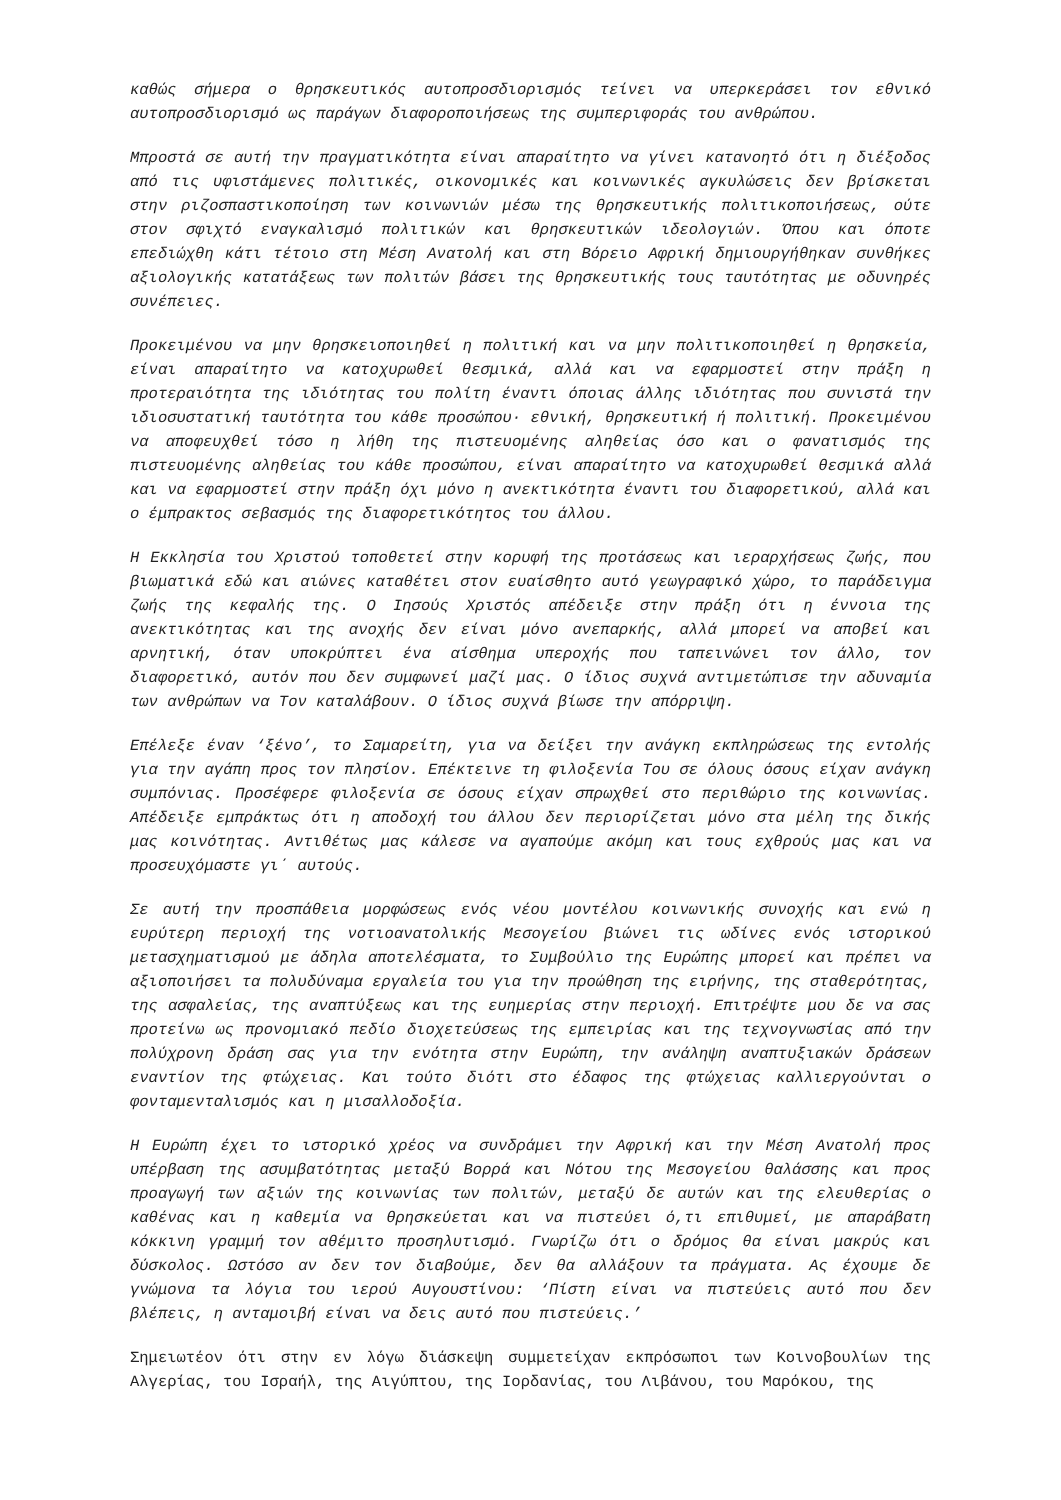καθώς σήμερα ο θρησκευτικός αυτοπροσδιορισμός τείνει να υπερκεράσει τον εθνικό αυτοπροσδιορισμό ως παράγων διαφοροποιήσεως της συμπεριφοράς του ανθρώπου.
Μπροστά σε αυτή την πραγματικότητα είναι απαραίτητο να γίνει κατανοητό ότι η διέξοδος από τις υφιστάμενες πολιτικές, οικονομικές και κοινωνικές αγκυλώσεις δεν βρίσκεται στην ριζοσπαστικοποίηση των κοινωνιών μέσω της θρησκευτικής πολιτικοποιήσεως, ούτε στον σφιχτό εναγκαλισμό πολιτικών και θρησκευτικών ιδεολογιών. Όπου και όποτε επεδιώχθη κάτι τέτοιο στη Μέση Ανατολή και στη Βόρειο Αφρική δημιουργήθηκαν συνθήκες αξιολογικής κατατάξεως των πολιτών βάσει της θρησκευτικής τους ταυτότητας με οδυνηρές συνέπειες.
Προκειμένου να μην θρησκειοποιηθεί η πολιτική και να μην πολιτικοποιηθεί η θρησκεία, είναι απαραίτητο να κατοχυρωθεί θεσμικά, αλλά και να εφαρμοστεί στην πράξη η προτεραιότητα της ιδιότητας του πολίτη έναντι όποιας άλλης ιδιότητας που συνιστά την ιδιοσυστατική ταυτότητα του κάθε προσώπου· εθνική, θρησκευτική ή πολιτική. Προκειμένου να αποφευχθεί τόσο η λήθη της πιστευομένης αληθείας όσο και ο φανατισμός της πιστευομένης αληθείας του κάθε προσώπου, είναι απαραίτητο να κατοχυρωθεί θεσμικά αλλά και να εφαρμοστεί στην πράξη όχι μόνο η ανεκτικότητα έναντι του διαφορετικού, αλλά και ο έμπρακτος σεβασμός της διαφορετικότητος του άλλου.
Η Εκκλησία του Χριστού τοποθετεί στην κορυφή της προτάσεως και ιεραρχήσεως ζωής, που βιωματικά εδώ και αιώνες καταθέτει στον ευαίσθητο αυτό γεωγραφικό χώρο, το παράδειγμα ζωής της κεφαλής της. Ο Ιησούς Χριστός απέδειξε στην πράξη ότι η έννοια της ανεκτικότητας και της ανοχής δεν είναι μόνο ανεπαρκής, αλλά μπορεί να αποβεί και αρνητική, όταν υποκρύπτει ένα αίσθημα υπεροχής που ταπεινώνει τον άλλο, τον διαφορετικό, αυτόν που δεν συμφωνεί μαζί μας. Ο ίδιος συχνά αντιμετώπισε την αδυναμία των ανθρώπων να Τον καταλάβουν. Ο ίδιος συχνά βίωσε την απόρριψη.
Επέλεξε έναν ‘ξένο’, το Σαμαρείτη, για να δείξει την ανάγκη εκπληρώσεως της εντολής για την αγάπη προς τον πλησίον. Επέκτεινε τη φιλοξενία Του σε όλους όσους είχαν ανάγκη συμπόνιας. Προσέφερε φιλοξενία σε όσους είχαν σπρωχθεί στο περιθώριο της κοινωνίας. Απέδειξε εμπράκτως ότι η αποδοχή του άλλου δεν περιορίζεται μόνο στα μέλη της δικής μας κοινότητας. Αντιθέτως μας κάλεσε να αγαπούμε ακόμη και τους εχθρούς μας και να προσευχόμαστε γι΄ αυτούς.
Σε αυτή την προσπάθεια μορφώσεως ενός νέου μοντέλου κοινωνικής συνοχής και ενώ η ευρύτερη περιοχή της νοτιοανατολικής Μεσογείου βιώνει τις ωδίνες ενός ιστορικού μετασχηματισμού με άδηλα αποτελέσματα, το Συμβούλιο της Ευρώπης μπορεί και πρέπει να αξιοποιήσει τα πολυδύναμα εργαλεία του για την προώθηση της ειρήνης, της σταθερότητας, της ασφαλείας, της αναπτύξεως και της ευημερίας στην περιοχή. Επιτρέψτε μου δε να σας προτείνω ως προνομιακό πεδίο διοχετεύσεως της εμπειρίας και της τεχνογνωσίας από την πολύχρονη δράση σας για την ενότητα στην Ευρώπη, την ανάληψη αναπτυξιακών δράσεων εναντίον της φτώχειας. Και τούτο διότι στο έδαφος της φτώχειας καλλιεργούνται ο φονταμενταλισμός και η μισαλλοδοξία.
Η Ευρώπη έχει το ιστορικό χρέος να συνδράμει την Αφρική και την Μέση Ανατολή προς υπέρβαση της ασυμβατότητας μεταξύ Βορρά και Νότου της Μεσογείου θαλάσσης και προς προαγωγή των αξιών της κοινωνίας των πολιτών, μεταξύ δε αυτών και της ελευθερίας ο καθένας και η καθεμία να θρησκεύεται και να πιστεύει ό,τι επιθυμεί, με απαράβατη κόκκινη γραμμή τον αθέμιτο προσηλυτισμό. Γνωρίζω ότι ο δρόμος θα είναι μακρύς και δύσκολος. Ωστόσο αν δεν τον διαβούμε, δεν θα αλλάξουν τα πράγματα. Ας έχουμε δε γνώμονα τα λόγια του ιερού Αυγουστίνου: ‘Πίστη είναι να πιστεύεις αυτό που δεν βλέπεις, η ανταμοιβή είναι να δεις αυτό που πιστεύεις.’
Σημειωτέον ότι στην εν λόγω διάσκεψη συμμετείχαν εκπρόσωποι των Κοινοβουλίων της Αλγερίας, του Ισραήλ, της Αιγύπτου, της Ιορδανίας, του Λιβάνου, του Μαρόκου, της